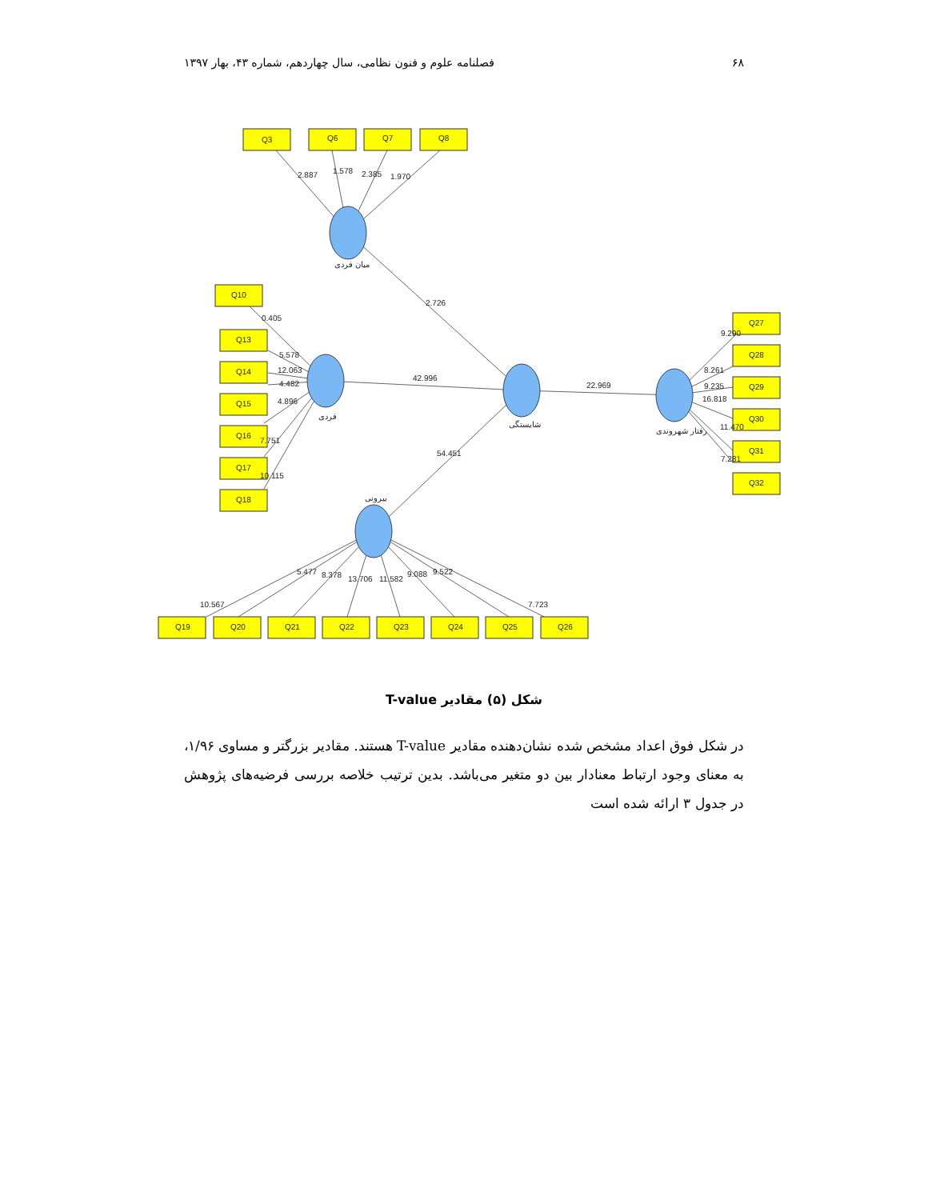۶۸ فصلنامه علوم و فنون نظامی، سال چهاردهم، شماره ۴۳، بهار ۱۳۹۷
Q3
Q6
Q7
Q8
Q10
Q13
Q14
Q15
Q16
Q17
Q18
Q27
Q28
Q29
Q30
Q31
Q32
Q19
Q20
Q21
Q22
Q23
Q24
Q25
Q26
2.887
1.578
2.385
1.970
2.726
42.996
22.969
54.451
0.405
5.578
12.063
4.482
4.896
7.751
10.115
9.290
8.261
9.235
16.818
11.470
7.281
10.567
5.477
8.378
13.706
11.582
9.088
9.522
7.723
میان فردی
فردی
شایستگی
رفتار شهروندی
بیرونی
شکل (۵) مقادیر T-value
در شکل فوق اعداد مشخص شده نشان‌دهنده مقادیر T-value هستند. مقادیر بزرگتر و مساوی ۱/۹۶، به معنای وجود ارتباط معنادار بین دو متغیر می‌باشد. بدین ترتیب خلاصه بررسی فرضیه‌های پژوهش در جدول ۳ ارائه شده است